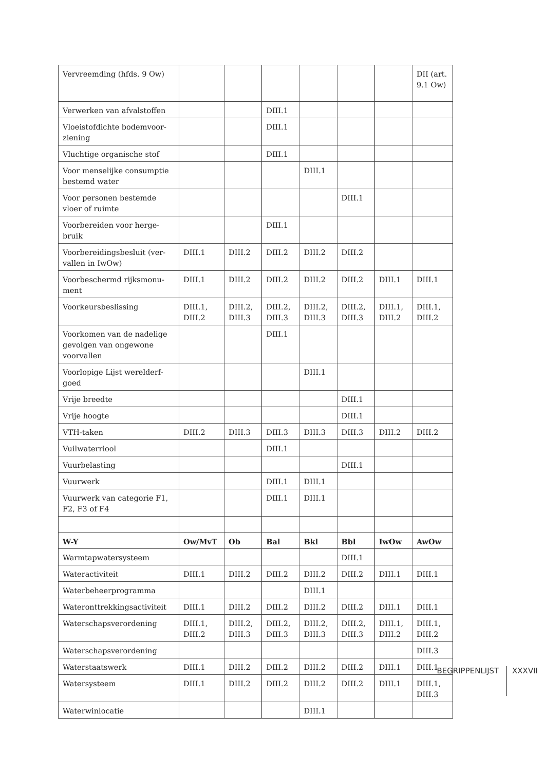| Vervreemding (hfds. 9 Ow) | | | | | | | DII (art. 9.1 Ow) |
| Verwerken van afvalstoffen | | | DIII.1 | | | | |
| Vloeistofdichte bodemvoor-ziening | | | DIII.1 | | | | |
| Vluchtige organische stof | | | DIII.1 | | | | |
| Voor menselijke consumptie bestemd water | | | | DIII.1 | | | |
| Voor personen bestemde vloer of ruimte | | | | | DIII.1 | | |
| Voorbereiden voor herge-bruik | | | DIII.1 | | | | |
| Voorbereidingsbesluit (ver-vallen in IwOw) | DIII.1 | DIII.2 | DIII.2 | DIII.2 | DIII.2 | | |
| Voorbeschermd rijksmonu-ment | DIII.1 | DIII.2 | DIII.2 | DIII.2 | DIII.2 | DIII.1 | DIII.1 |
| Voorkeursbeslissing | DIII.1, DIII.2 | DIII.2, DIII.3 | DIII.2, DIII.3 | DIII.2, DIII.3 | DIII.2, DIII.3 | DIII.1, DIII.2 | DIII.1, DIII.2 |
| Voorkomen van de nadelige gevolgen van ongewone voorvallen | | | DIII.1 | | | | |
| Voorlopige Lijst werelderf-goed | | | | DIII.1 | | | |
| Vrije breedte | | | | | DIII.1 | | |
| Vrije hoogte | | | | | DIII.1 | | |
| VTH-taken | DIII.2 | DIII.3 | DIII.3 | DIII.3 | DIII.3 | DIII.2 | DIII.2 |
| Vuilwaterriool | | | DIII.1 | | | | |
| Vuurbelasting | | | | | DIII.1 | | |
| Vuurwerk | | | DIII.1 | DIII.1 | | | |
| Vuurwerk van categorie F1, F2, F3 of F4 | | | DIII.1 | DIII.1 | | | |
| W-Y | Ow/MvT | Ob | Bal | Bkl | Bbl | IwOw | AwOw |
| Warmtapwatersysteem | | | | | DIII.1 | | |
| Wateractiviteit | DIII.1 | DIII.2 | DIII.2 | DIII.2 | DIII.2 | DIII.1 | DIII.1 |
| Waterbeheerprogramma | | | | DIII.1 | | | |
| Wateronttrekkingsactiviteit | DIII.1 | DIII.2 | DIII.2 | DIII.2 | DIII.2 | DIII.1 | DIII.1 |
| Waterschapsverordening | DIII.1, DIII.2 | DIII.2, DIII.3 | DIII.2, DIII.3 | DIII.2, DIII.3 | DIII.2, DIII.3 | DIII.1, DIII.2 | DIII.1, DIII.2 |
| Waterschapsverordening | | | | | | | DIII.3 |
| Waterstaatswerk | DIII.1 | DIII.2 | DIII.2 | DIII.2 | DIII.2 | DIII.1 | DIII.1 |
| Watersysteem | DIII.1 | DIII.2 | DIII.2 | DIII.2 | DIII.2 | DIII.1 | DIII.1, DIII.3 |
| Waterwinlocatie | | | | DIII.1 | | | |
BEGRIPPENLIJST XXXVII